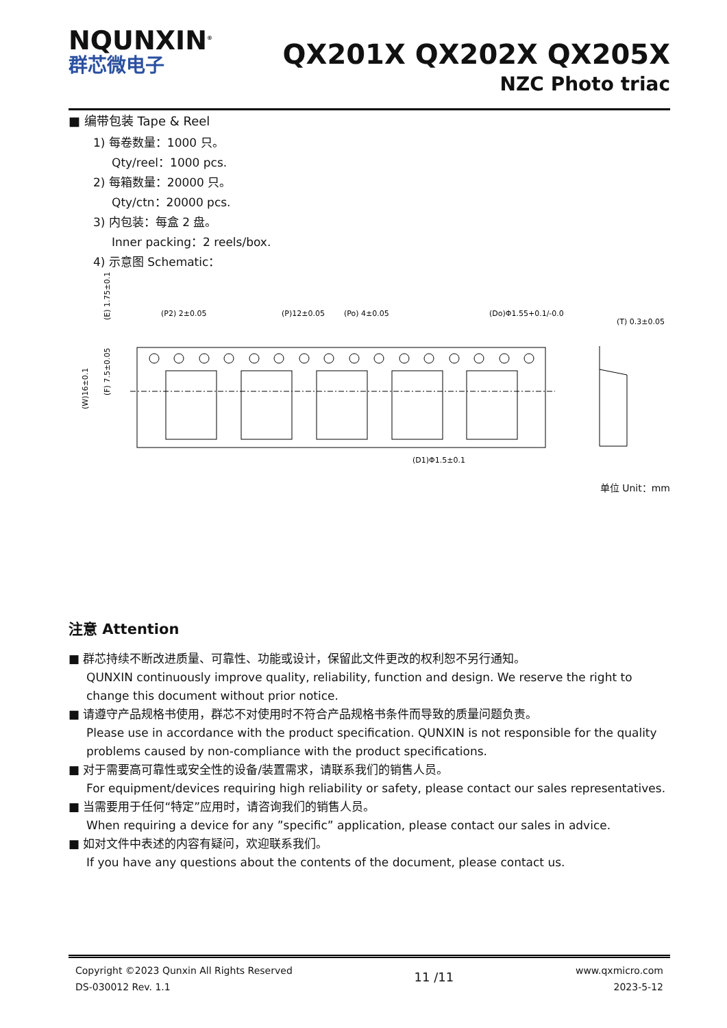NQUNXIN<sup>®</sup>
群芯微电子
QX201X QX202X QX205X
NZC Photo triac
■ 编带包装 Tape & Reel
1) 每卷数量：1000 只。
Qty/reel：1000 pcs.
2) 每箱数量：20000 只。
Qty/ctn：20000 pcs.
3) 内包装：每盒 2 盘。
Inner packing：2 reels/box.
4) 示意图 Schematic：
(P2) 2±0.05
(P)12±0.05
(Po) 4±0.05
(Do)Φ1.55+0.1/-0.0
(T) 0.3±0.05
(D1)Φ1.5±0.1
(E) 1.75±0.1
(F) 7.5±0.05
(W)16±0.1
单位 Unit：mm
注意 Attention
■ 群芯持续不断改进质量、可靠性、功能或设计，保留此文件更改的权利恕不另行通知。
QUNXIN continuously improve quality, reliability, function and design. We reserve the right to change this document without prior notice.
■ 请遵守产品规格书使用，群芯不对使用时不符合产品规格书条件而导致的质量问题负责。
Please use in accordance with the product specification. QUNXIN is not responsible for the quality problems caused by non-compliance with the product specifications.
■ 对于需要高可靠性或安全性的设备/装置需求，请联系我们的销售人员。
For equipment/devices requiring high reliability or safety, please contact our sales representatives.
■ 当需要用于任何“特定”应用时，请咨询我们的销售人员。
When requiring a device for any ”specific” application, please contact our sales in advice.
■ 如对文件中表述的内容有疑问，欢迎联系我们。
If you have any questions about the contents of the document, please contact us.
Copyright ©2023 Qunxin All Rights Reserved
DS-030012 Rev. 1.1
11 /11
www.qxmicro.com
2023-5-12